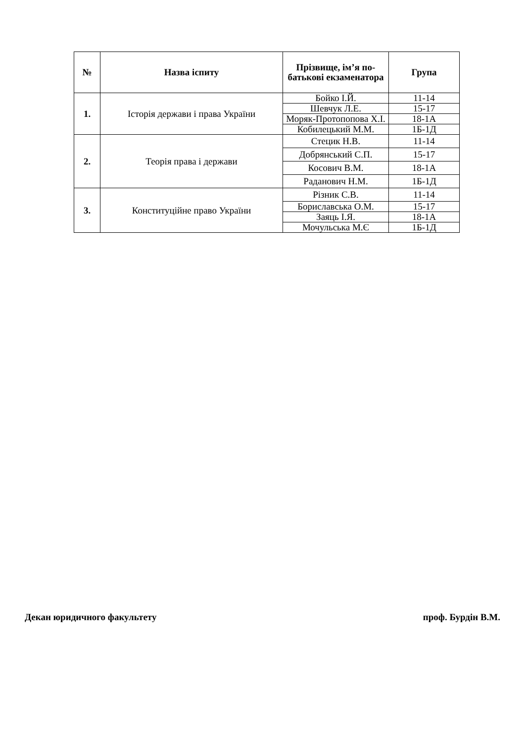| № | Назва іспиту | Прізвище, ім’я по-батькові екзаменатора | Група |
| --- | --- | --- | --- |
| 1. | Історія держави і права України | Бойко І.Й. | 11-14 |
| | | Шевчук Л.Е. | 15-17 |
| | | Моряк-Протопопова Х.І. | 18-1А |
| | | Кобилецький М.М. | 1Б-1Д |
| 2. | Теорія права і держави | Стецик Н.В. | 11-14 |
| | | Добрянський С.П. | 15-17 |
| | | Косович В.М. | 18-1А |
| | | Раданович Н.М. | 1Б-1Д |
| 3. | Конституційне право України | Різник С.В. | 11-14 |
| | | Бориславська О.М. | 15-17 |
| | | Заяць І.Я. | 18-1А |
| | | Мочульська М.Є | 1Б-1Д |
Декан юридичного факультету проф. Бурдін В.М.